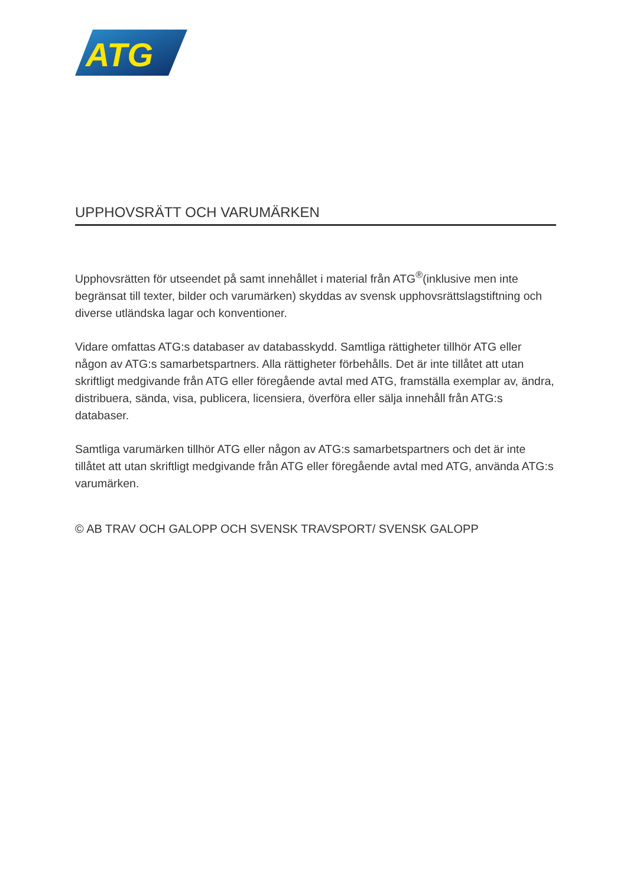ATG
UPPHOVSRÄTT OCH VARUMÄRKEN
Upphovsrätten för utseendet på samt innehållet i material från ATG<sup>®</sup>(inklusive men inte begränsat till texter, bilder och varumärken) skyddas av svensk upphovsrättslag­stiftning och diverse utländska lagar och konventioner.
Vidare omfattas ATG:s databaser av databasskydd. Samtliga rättigheter tillhör ATG eller någon av ATG:s samarbetspartners. Alla rättigheter förbehålls. Det är inte tillåtet att utan skriftligt medgivande från ATG eller föregående avtal med ATG, framställa exemplar av, ändra, distribuera, sända, visa, publicera, licensiera, överföra eller sälja innehåll från ATG:s databaser.
Samtliga varumärken tillhör ATG eller någon av ATG:s samarbetspartners och det är inte tillåtet att utan skriftligt medgivande från ATG eller föregående avtal med ATG, använda ATG:s varumärken.
© AB TRAV OCH GALOPP OCH SVENSK TRAVSPORT/ SVENSK GALOPP